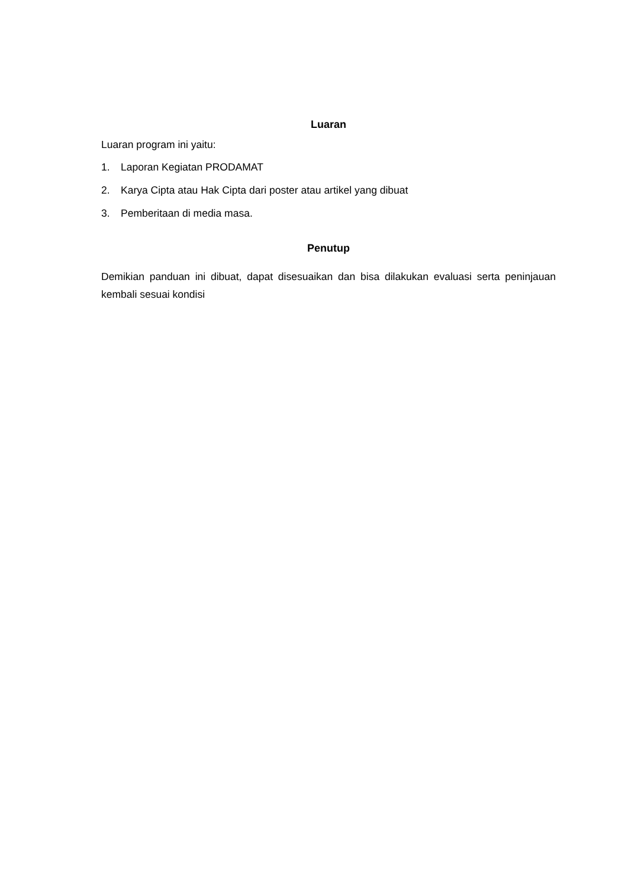Luaran
Luaran program ini yaitu:
1. Laporan Kegiatan PRODAMAT
2. Karya Cipta atau Hak Cipta dari poster atau artikel yang dibuat
3. Pemberitaan di media masa.
Penutup
Demikian panduan ini dibuat, dapat disesuaikan dan bisa dilakukan evaluasi serta peninjauan kembali sesuai kondisi